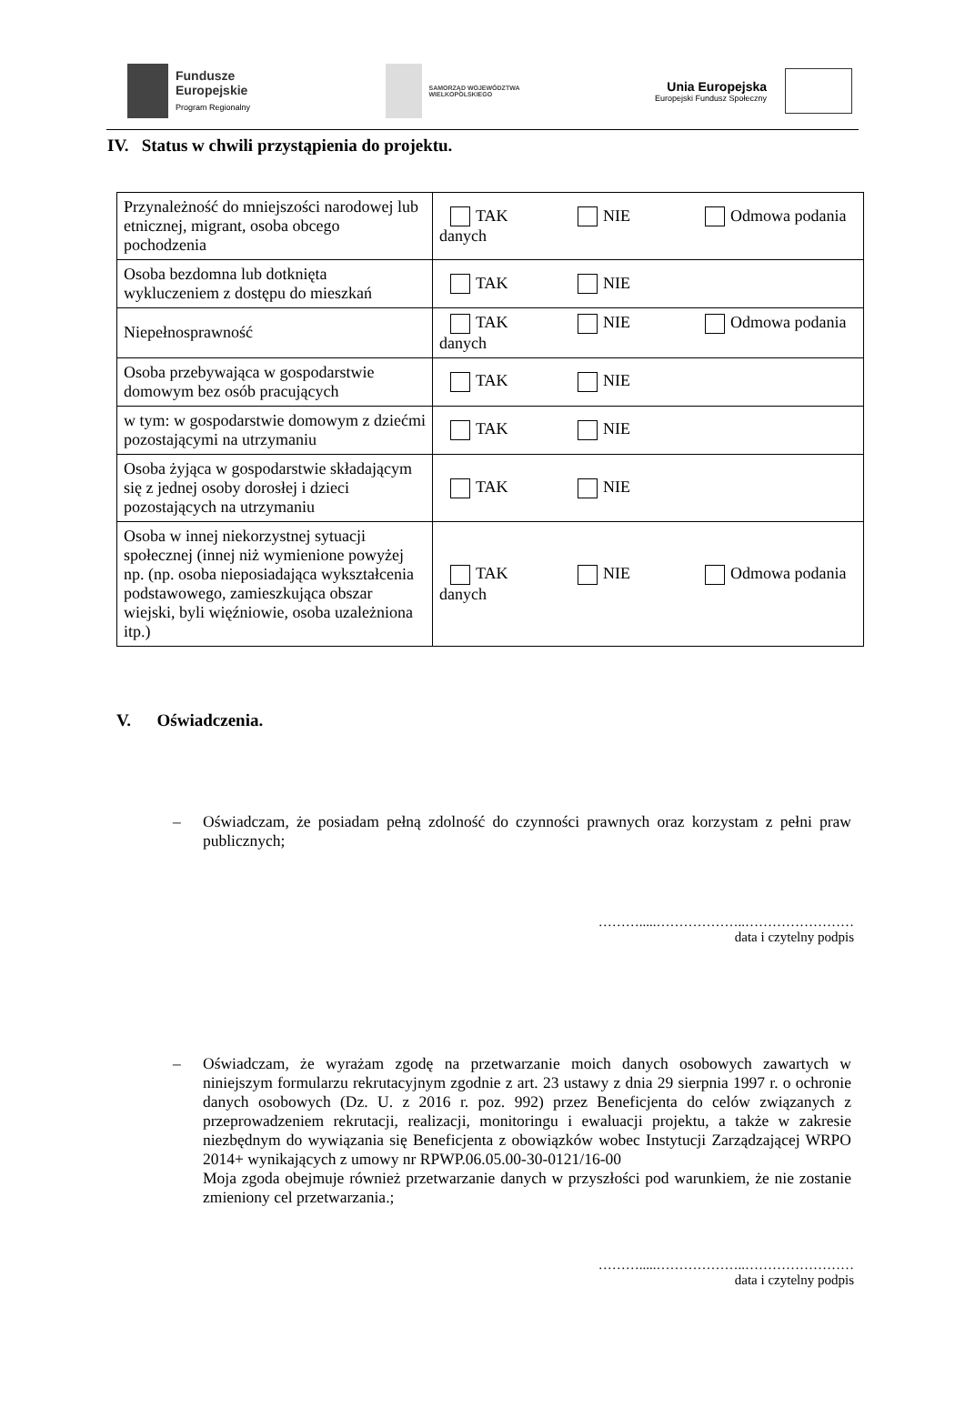Fundusze
Europejskie
Program Regionalny
SAMORZĄD WOJEWÓDZTWA
WIELKOPOLSKIEGO
Unia Europejska
Europejski Fundusz Społeczny
IV. Status w chwili przystąpienia do projektu.
| Przynależność do mniejszości narodowej lub etnicznej, migrant, osoba obcego pochodzenia | TAK NIE Odmowa podania danych |
| Osoba bezdomna lub dotknięta wykluczeniem z dostępu do mieszkań | TAK NIE |
| Niepełnosprawność | TAK NIE Odmowa podania danych |
| Osoba przebywająca w gospodarstwie domowym bez osób pracujących | TAK NIE |
| w tym: w gospodarstwie domowym z dziećmi pozostającymi na utrzymaniu | TAK NIE |
| Osoba żyjąca w gospodarstwie składającym się z jednej osoby dorosłej i dzieci pozostających na utrzymaniu | TAK NIE |
| Osoba w innej niekorzystnej sytuacji społecznej (innej niż wymienione powyżej np. (np. osoba nieposiadająca wykształcenia podstawowego, zamieszkująca obszar wiejski, byli więźniowie, osoba uzależniona itp.) | TAK NIE Odmowa podania danych |
V. Oświadczenia.
– Oświadczam, że posiadam pełną zdolność do czynności prawnych oraz korzystam z pełni praw publicznych;
……….....………………..……………………
data i czytelny podpis
– Oświadczam, że wyrażam zgodę na przetwarzanie moich danych osobowych zawartych w niniejszym formularzu rekrutacyjnym zgodnie z art. 23 ustawy z dnia 29 sierpnia 1997 r. o ochronie danych osobowych (Dz. U. z 2016 r. poz. 992) przez Beneficjenta do celów związanych z przeprowadzeniem rekrutacji, realizacji, monitoringu i ewaluacji projektu, a także w zakresie niezbędnym do wywiązania się Beneficjenta z obowiązków wobec Instytucji Zarządzającej WRPO 2014+ wynikających z umowy nr RPWP.06.05.00-30-0121/16-00
Moja zgoda obejmuje również przetwarzanie danych w przyszłości pod warunkiem, że nie zostanie zmieniony cel przetwarzania.;
……….....………………..……………………
data i czytelny podpis